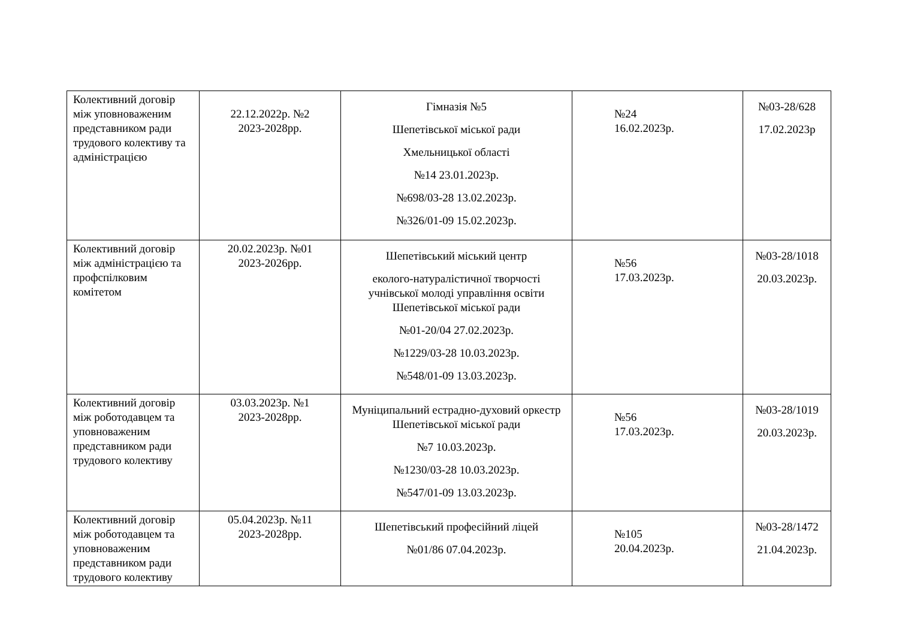| Колективний договір між уповноваженим представником ради трудового колективу та адміністрацією | 22.12.2022р. №2 2023-2028рр. | Гімназія №5 Шепетівської міської ради Хмельницької області №14 23.01.2023р. №698/03-28 13.02.2023р. №326/01-09 15.02.2023р. | №24 16.02.2023р. | №03-28/628 17.02.2023р |
| Колективний договір між адміністрацією та профспілковим комітетом | 20.02.2023р. №01 2023-2026рр. | Шепетівський міський центр еколого-натуралістичної творчості учнівської молоді управління освіти Шепетівської міської ради №01-20/04 27.02.2023р. №1229/03-28 10.03.2023р. №548/01-09 13.03.2023р. | №56 17.03.2023р. | №03-28/1018 20.03.2023р. |
| Колективний договір між роботодавцем та уповноваженим представником ради трудового колективу | 03.03.2023р. №1 2023-2028рр. | Муніципальний естрадно-духовий оркестр Шепетівської міської ради №7 10.03.2023р. №1230/03-28 10.03.2023р. №547/01-09 13.03.2023р. | №56 17.03.2023р. | №03-28/1019 20.03.2023р. |
| Колективний договір між роботодавцем та уповноваженим представником ради трудового колективу | 05.04.2023р. №11 2023-2028рр. | Шепетівський професійний ліцей №01/86 07.04.2023р. | №105 20.04.2023р. | №03-28/1472 21.04.2023р. |